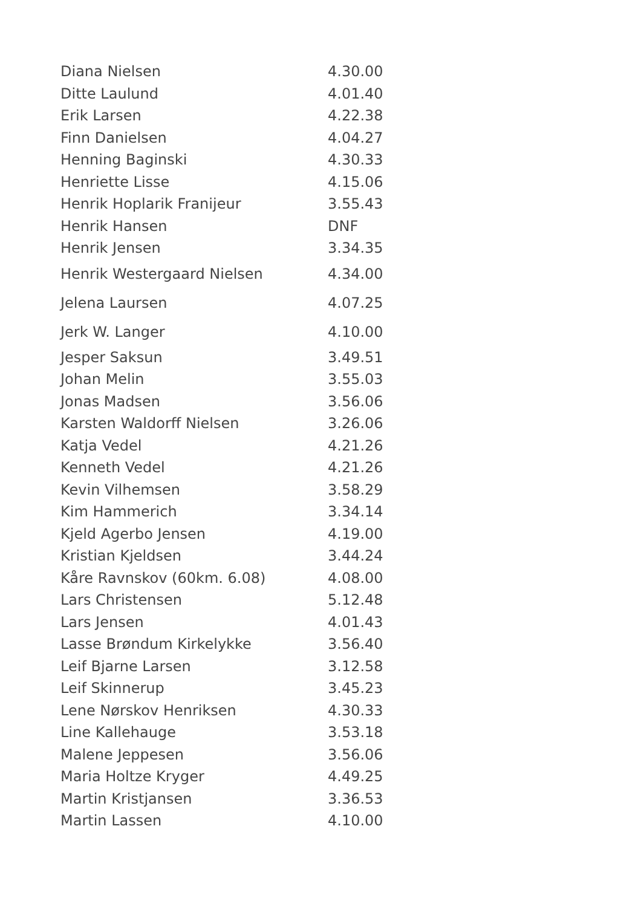| Diana Nielsen | 4.30.00 |
| Ditte Laulund | 4.01.40 |
| Erik Larsen | 4.22.38 |
| Finn Danielsen | 4.04.27 |
| Henning Baginski | 4.30.33 |
| Henriette Lisse | 4.15.06 |
| Henrik Hoplarik Franijeur | 3.55.43 |
| Henrik Hansen | DNF |
| Henrik Jensen | 3.34.35 |
| Henrik Westergaard Nielsen | 4.34.00 |
| Jelena Laursen | 4.07.25 |
| Jerk W. Langer | 4.10.00 |
| Jesper Saksun | 3.49.51 |
| Johan Melin | 3.55.03 |
| Jonas Madsen | 3.56.06 |
| Karsten Waldorff Nielsen | 3.26.06 |
| Katja Vedel | 4.21.26 |
| Kenneth Vedel | 4.21.26 |
| Kevin Vilhemsen | 3.58.29 |
| Kim Hammerich | 3.34.14 |
| Kjeld Agerbo Jensen | 4.19.00 |
| Kristian Kjeldsen | 3.44.24 |
| Kåre Ravnskov (60km. 6.08) | 4.08.00 |
| Lars Christensen | 5.12.48 |
| Lars Jensen | 4.01.43 |
| Lasse Brøndum Kirkelykke | 3.56.40 |
| Leif Bjarne Larsen | 3.12.58 |
| Leif Skinnerup | 3.45.23 |
| Lene Nørskov Henriksen | 4.30.33 |
| Line Kallehauge | 3.53.18 |
| Malene Jeppesen | 3.56.06 |
| Maria Holtze Kryger | 4.49.25 |
| Martin Kristjansen | 3.36.53 |
| Martin Lassen | 4.10.00 |